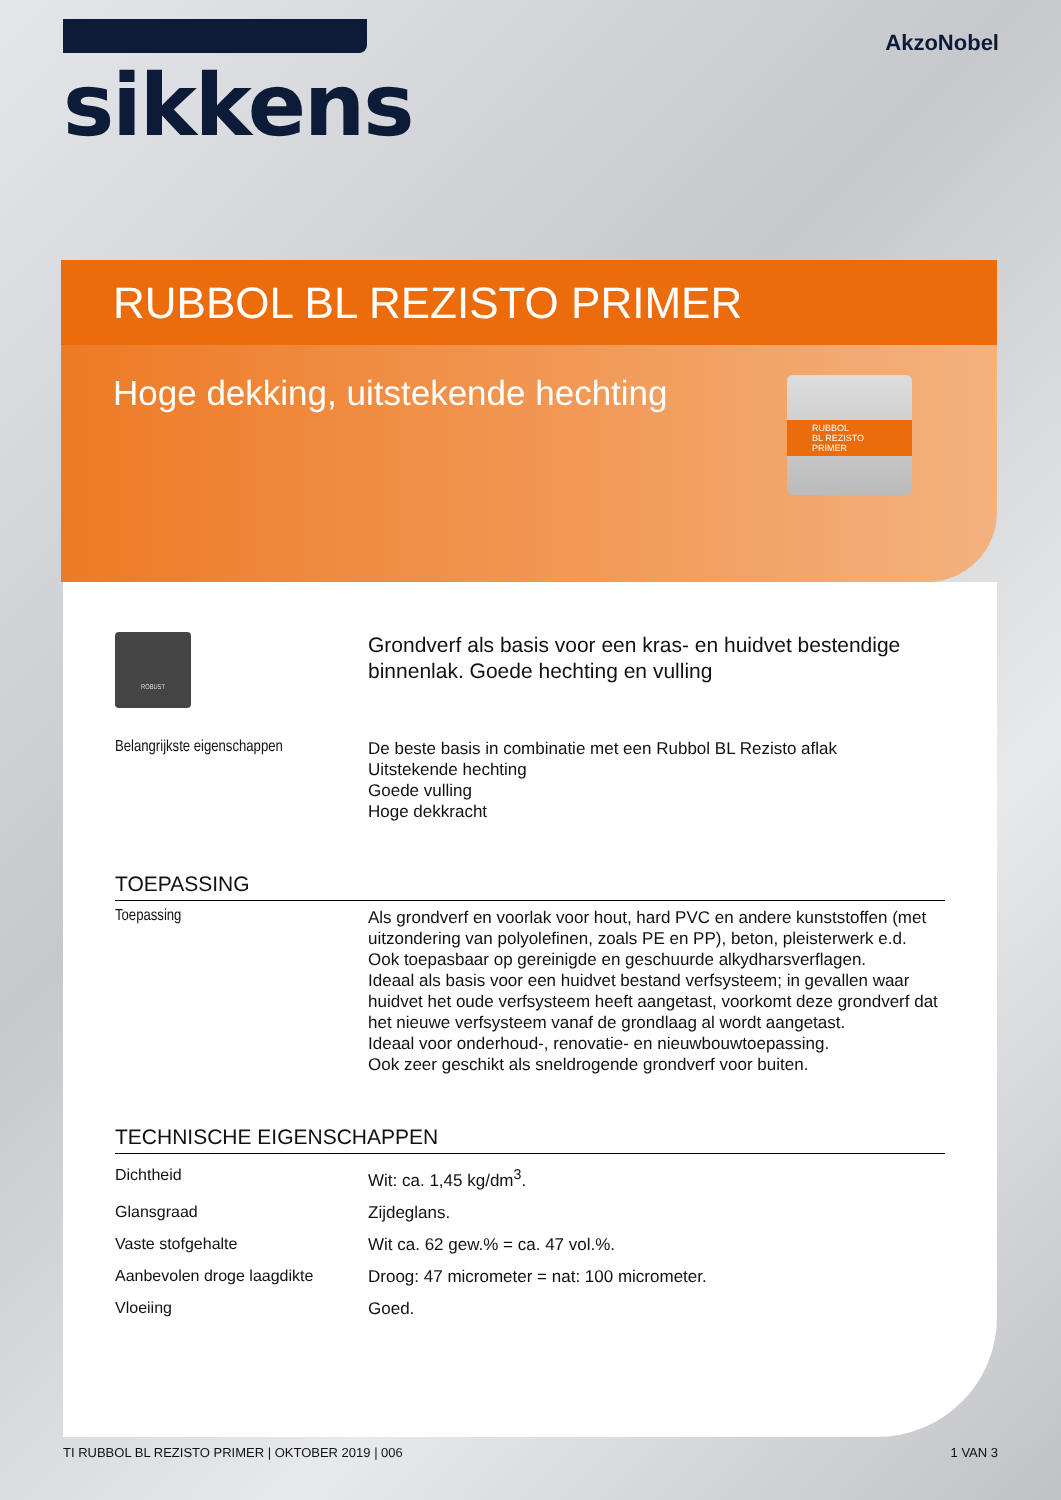sikkens
AkzoNobel
RUBBOL BL REZISTO PRIMER
Hoge dekking, uitstekende hechting
RUBBOL
BL REZISTO
PRIMER
ROBUST
Grondverf als basis voor een kras- en huidvet bestendige binnenlak. Goede hechting en vulling
Belangrijkste eigenschappen
De beste basis in combinatie met een Rubbol BL Rezisto aflak
Uitstekende hechting
Goede vulling
Hoge dekkracht
TOEPASSING
Toepassing
Als grondverf en voorlak voor hout, hard PVC en andere kunststoffen (met uitzondering van polyolefinen, zoals PE en PP), beton, pleisterwerk e.d.
Ook toepasbaar op gereinigde en geschuurde alkydharsverflagen.
Ideaal als basis voor een huidvet bestand verfsysteem; in gevallen waar huidvet het oude verfsysteem heeft aangetast, voorkomt deze grondverf dat het nieuwe verfsysteem vanaf de grondlaag al wordt aangetast.
Ideaal voor onderhoud-, renovatie- en nieuwbouwtoepassing.
Ook zeer geschikt als sneldrogende grondverf voor buiten.
TECHNISCHE EIGENSCHAPPEN
| Dichtheid | Wit: ca. 1,45 kg/dm<sup>3</sup>. |
| Glansgraad | Zijdeglans. |
| Vaste stofgehalte | Wit ca. 62 gew.% = ca. 47 vol.%. |
| Aanbevolen droge laagdikte | Droog: 47 micrometer = nat: 100 micrometer. |
| Vloeiing | Goed. |
TI RUBBOL BL REZISTO PRIMER | OKTOBER 2019 | 006 1 VAN 3